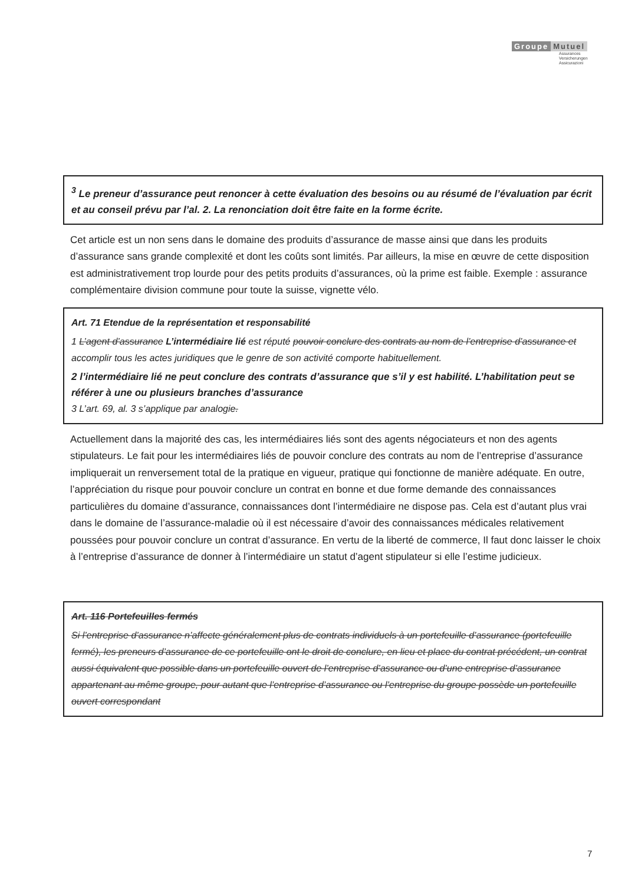Groupe Mutuel
Assurances
Versicherungen
Assicurazioni
<sup>3</sup> Le preneur d’assurance peut renoncer à cette évaluation des besoins ou au résumé de l’évaluation par écrit et au conseil prévu par l’al. 2. La renonciation doit être faite en la forme écrite.
Cet article est un non sens dans le domaine des produits d’assurance de masse ainsi que dans les produits d’assurance sans grande complexité et dont les coûts sont limités. Par ailleurs, la mise en œuvre de cette disposition est administrativement trop lourde pour des petits produits d’assurances, où la prime est faible. Exemple : assurance complémentaire division commune pour toute la suisse, vignette vélo.
Art. 71 Etendue de la représentation et responsabilité
1 L’agent d’assurance L’intermédiaire lié est réputé pouvoir conclure des contrats au nom de l’entreprise d’assurance et accomplir tous les actes juridiques que le genre de son activité comporte habituellement.
2 l’intermédiaire lié ne peut conclure des contrats d’assurance que s’il y est habilité. L’habilitation peut se référer à une ou plusieurs branches d’assurance
3 L’art. 69, al. 3 s’applique par analogie.
Actuellement dans la majorité des cas, les intermédiaires liés sont des agents négociateurs et non des agents stipulateurs. Le fait pour les intermédiaires liés de pouvoir conclure des contrats au nom de l’entreprise d’assurance impliquerait un renversement total de la pratique en vigueur, pratique qui fonctionne de manière adéquate. En outre, l’appréciation du risque pour pouvoir conclure un contrat en bonne et due forme demande des connaissances particulières du domaine d’assurance, connaissances dont l’intermédiaire ne dispose pas. Cela est d’autant plus vrai dans le domaine de l’assurance-maladie où il est nécessaire d’avoir des connaissances médicales relativement poussées pour pouvoir conclure un contrat d’assurance. En vertu de la liberté de commerce, Il faut donc laisser le choix à l’entreprise d’assurance de donner à l’intermédiaire un statut d’agent stipulateur si elle l’estime judicieux.
Art. 116 Portefeuilles fermés
Si l’entreprise d’assurance n’affecte généralement plus de contrats individuels à un portefeuille d’assurance (portefeuille fermé), les preneurs d’assurance de ce portefeuille ont le droit de conclure, en lieu et place du contrat précédent, un contrat aussi équivalent que possible dans un portefeuille ouvert de l’entreprise d’assurance ou d’une entreprise d’assurance appartenant au même groupe, pour autant que l’entreprise d’assurance ou l’entreprise du groupe possède un portefeuille ouvert correspondant
7